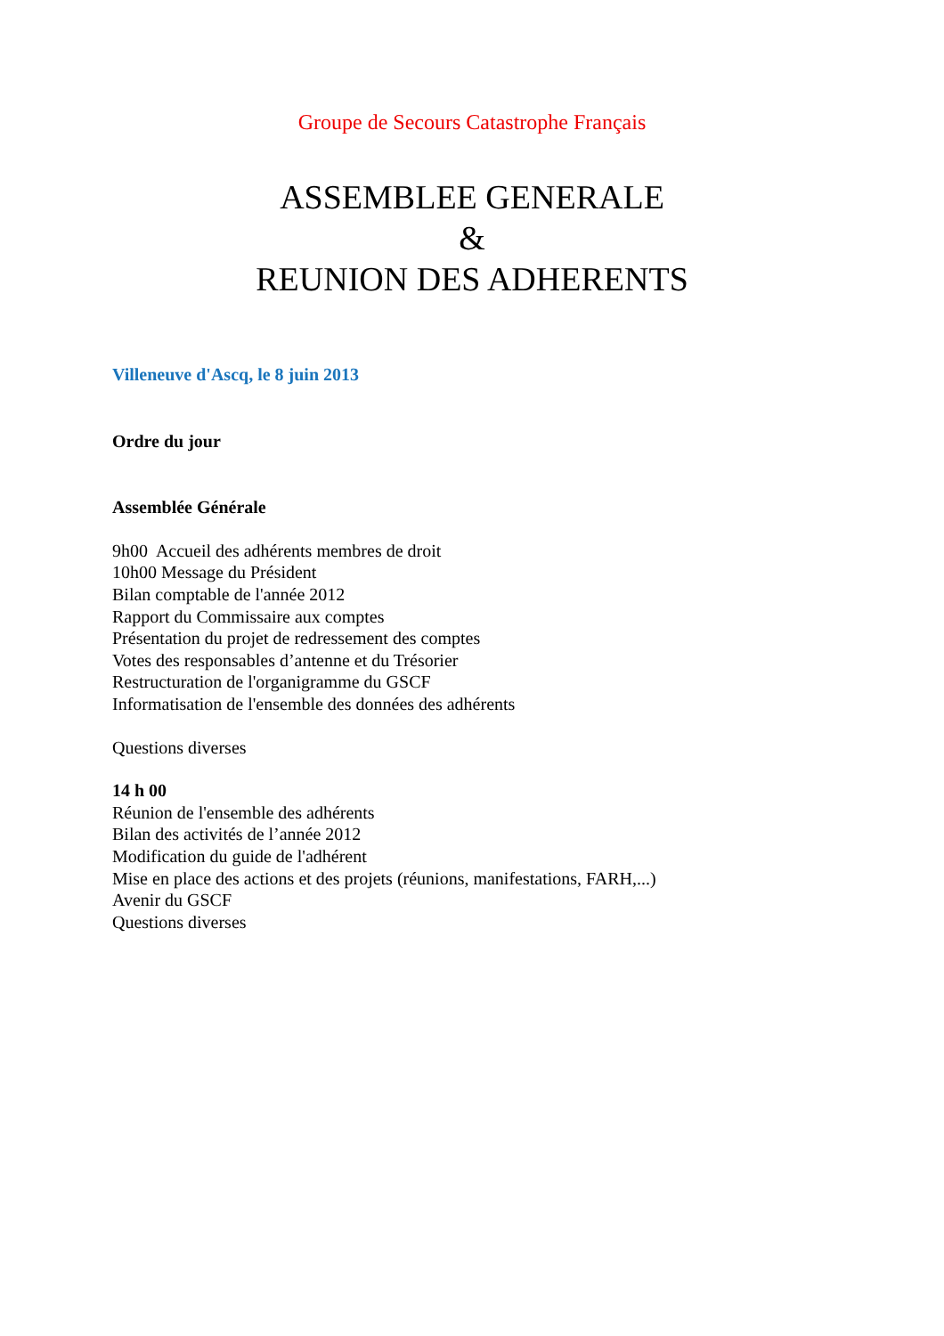Groupe de Secours Catastrophe Français
ASSEMBLEE GENERALE
&
REUNION DES ADHERENTS
Villeneuve d'Ascq, le 8 juin 2013
Ordre du jour
Assemblée Générale
9h00 Accueil des adhérents membres de droit
10h00 Message du Président
Bilan comptable de l'année 2012
Rapport du Commissaire aux comptes
Présentation du projet de redressement des comptes
Votes des responsables d’antenne et du Trésorier
Restructuration de l'organigramme du GSCF
Informatisation de l'ensemble des données des adhérents
Questions diverses
14 h 00
Réunion de l'ensemble des adhérents
Bilan des activités de l’année 2012
Modification du guide de l'adhérent
Mise en place des actions et des projets (réunions, manifestations, FARH,...)
Avenir du GSCF
Questions diverses